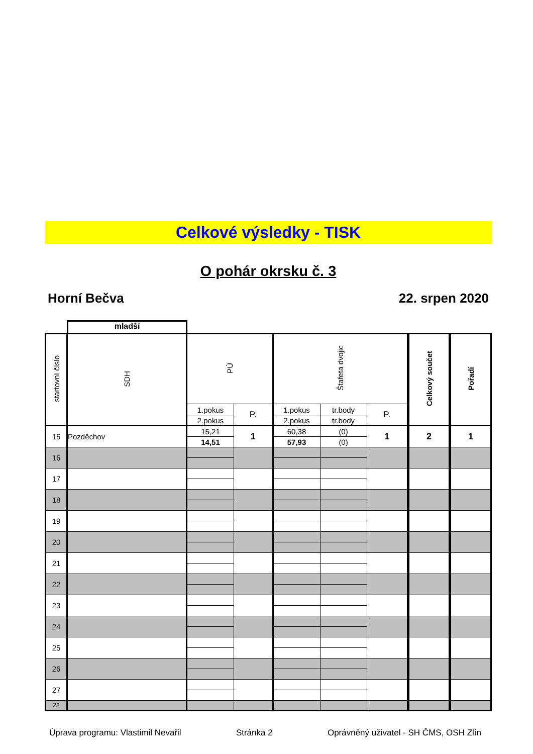Celkové výsledky - TISK
O pohár okrsku č. 3
Horní Bečva 22. srpen 2020
mladší
| startovní číslo | SDH | PÚ | | Štafeta dvojic | | | Celkový součet | Pořadí |
| --- | --- | --- | --- | --- | --- | --- | --- | --- |
| | | 1.pokus | P. | 1.pokus | tr.body | P. | | |
| | | 2.pokus | | 2.pokus | tr.body | | | |
| 15 | Pozděchov | 15,21 | 1 | 60,38 | (0) | 1 | 2 | 1 |
| | | 14,51 | | 57,93 | (0) | | | |
| 16 | | | | | | | | |
| 17 | | | | | | | | |
| 18 | | | | | | | | |
| 19 | | | | | | | | |
| 20 | | | | | | | | |
| 21 | | | | | | | | |
| 22 | | | | | | | | |
| 23 | | | | | | | | |
| 24 | | | | | | | | |
| 25 | | | | | | | | |
| 26 | | | | | | | | |
| 27 | | | | | | | | |
| 28 | | | | | | | | |
Úprava programu: Vlastimil Nevařil Stránka 2 Oprávněný uživatel - SH ČMS, OSH Zlín